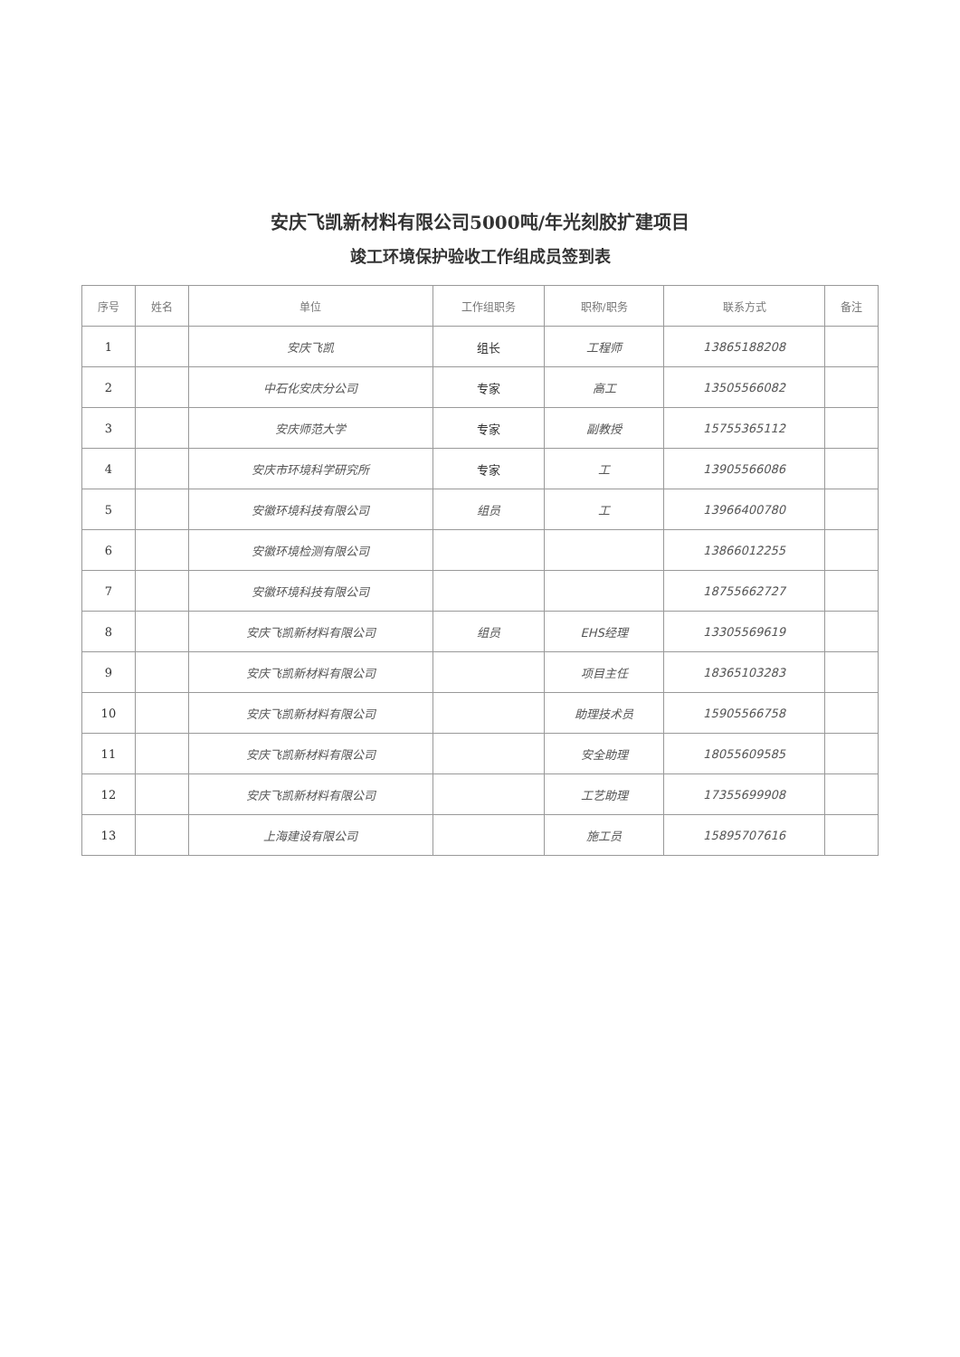安庆飞凯新材料有限公司5000吨/年光刻胶扩建项目
竣工环境保护验收工作组成员签到表
| 序号 | 姓名 | 单位 | 工作组职务 | 职称/职务 | 联系方式 | 备注 |
| --- | --- | --- | --- | --- | --- | --- |
| 1 | | 安庆飞凯 | 组长 | 工程师 | 13865188208 | |
| 2 | | 中石化安庆分公司 | 专家 | 高工 | 13505566082 | |
| 3 | | 安庆师范大学 | 专家 | 副教授 | 15755365112 | |
| 4 | | 安庆市环境科学研究所 | 专家 | 工 | 13905566086 | |
| 5 | | 安徽环境科技有限公司 | 组员 | 工 | 13966400780 | |
| 6 | | 安徽环境检测有限公司 | | | 13866012255 | |
| 7 | | 安徽环境科技有限公司 | | | 18755662727 | |
| 8 | | 安庆飞凯新材料有限公司 | 组员 | EHS经理 | 13305569619 | |
| 9 | | 安庆飞凯新材料有限公司 | | 项目主任 | 18365103283 | |
| 10 | | 安庆飞凯新材料有限公司 | | 助理技术员 | 15905566758 | |
| 11 | | 安庆飞凯新材料有限公司 | | 安全助理 | 18055609585 | |
| 12 | | 安庆飞凯新材料有限公司 | | 工艺助理 | 17355699908 | |
| 13 | | 上海建设有限公司 | | 施工员 | 15895707616 | |